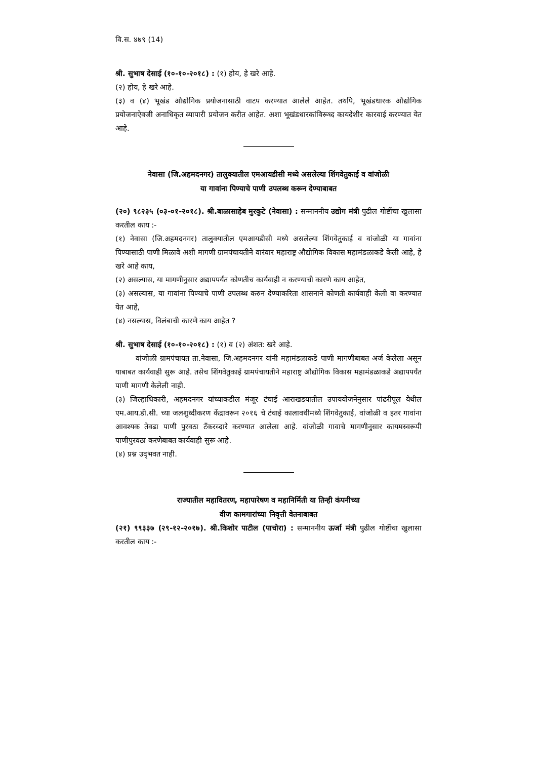वि.स. ४७९ (14)
श्री. सुभाष देसाई (१०-१०-२०१८) : (१) होय, हे खरे आहे.
(२) होय, हे खरे आहे.
(३) व (४) भूखंड औद्योगिक प्रयोजनासाठी वाटप करण्यात आलेले आहेत. तथपि, भूखंडधारक औद्योगिक प्रयोजनाऐवजी अनाधिकृत व्यापारी प्रयोजन करीत आहेत. अशा भूखंडधारकांविरूध्द कायदेशीर कारवाई करण्यात येत आहे.
नेवासा (जि.अहमदनगर) तालुक्यातील एमआयडीसी मध्ये असलेल्या शिंगवेतुकाई व वांजोळी
या गावांना पिण्याचे पाणी उपलब्ध करून देण्याबाबत
(२०) ९८२३५ (०३-०१-२०१८). श्री.बाळासाहेब मुरकुटे (नेवासा) : सन्माननीय उद्योग मंत्री पुढील गोष्टींचा खुलासा करतील काय :-
(१) नेवासा (जि.अहमदनगर) तालुक्यातील एमआयडीसी मध्ये असलेल्या शिंगवेतुकाई व वांजोळी या गावांना पिण्यासाठी पाणी मिळावे अशी मागणी ग्रामपंचायतीने वारंवार महाराष्ट्र औद्योगिक विकास महामंडळाकडे केली आहे, हे खरे आहे काय,
(२) असल्यास, या मागणीनुसार अद्यापपर्यंत कोणतीच कार्यवाही न करण्याची कारणे काय आहेत,
(३) असल्यास, या गावांना पिण्याचे पाणी उपलब्ध करुन देण्याकरिता शासनाने कोणती कार्यवाही केली वा करण्यात येत आहे,
(४) नसल्यास, विलंबाची कारणे काय आहेत ?
श्री. सुभाष देसाई (१०-१०-२०१८) : (१) व (२) अंशत: खरे आहे.
वांजोळी ग्रामपंचायत ता.नेवासा, जि.अहमदनगर यांनी महामंडळाकडे पाणी मागणीबाबत अर्ज केलेला असून याबाबत कार्यवाही सुरू आहे. तसेच शिंगवेतुकाई ग्रामपंचायतीने महाराष्ट्र औद्योगिक विकास महामंडळाकडे अद्यापपर्यंत पाणी मागणी केलेली नाही.
(३) जिल्हाधिकारी, अहमदनगर यांच्याकडील मंजूर टंचाई आराखडयातील उपाययोजनेनुसार पांढरीपूल येथील एम.आय.डी.सी. च्या जलशुध्दीकरण केंद्रावरून २०१६ चे टंचाई कालावधीमध्ये शिंगवेतुकाई, वांजोळी व इतर गावांना आवश्यक तेवढा पाणी पुरवठा टँकरव्दारे करण्यात आलेला आहे. वांजोळी गावाचे मागणीनुसार कायमस्वरूपी पाणीपुरवठा करणेबाबत कार्यवाही सुरू आहे.
(४) प्रश्न उद्‌भवत नाही.
राज्यातील महावितरण, महापारेषण व महानिर्मिती या तिन्ही कंपनीच्या
वीज कामगारांच्या निवृत्ती वेतनाबाबत
(२१) ९९३३७ (२९-१२-२०१७). श्री.किशोर पाटील (पाचोरा) : सन्माननीय ऊर्जा मंत्री पुढील गोष्टींचा खुलासा करतील काय :-